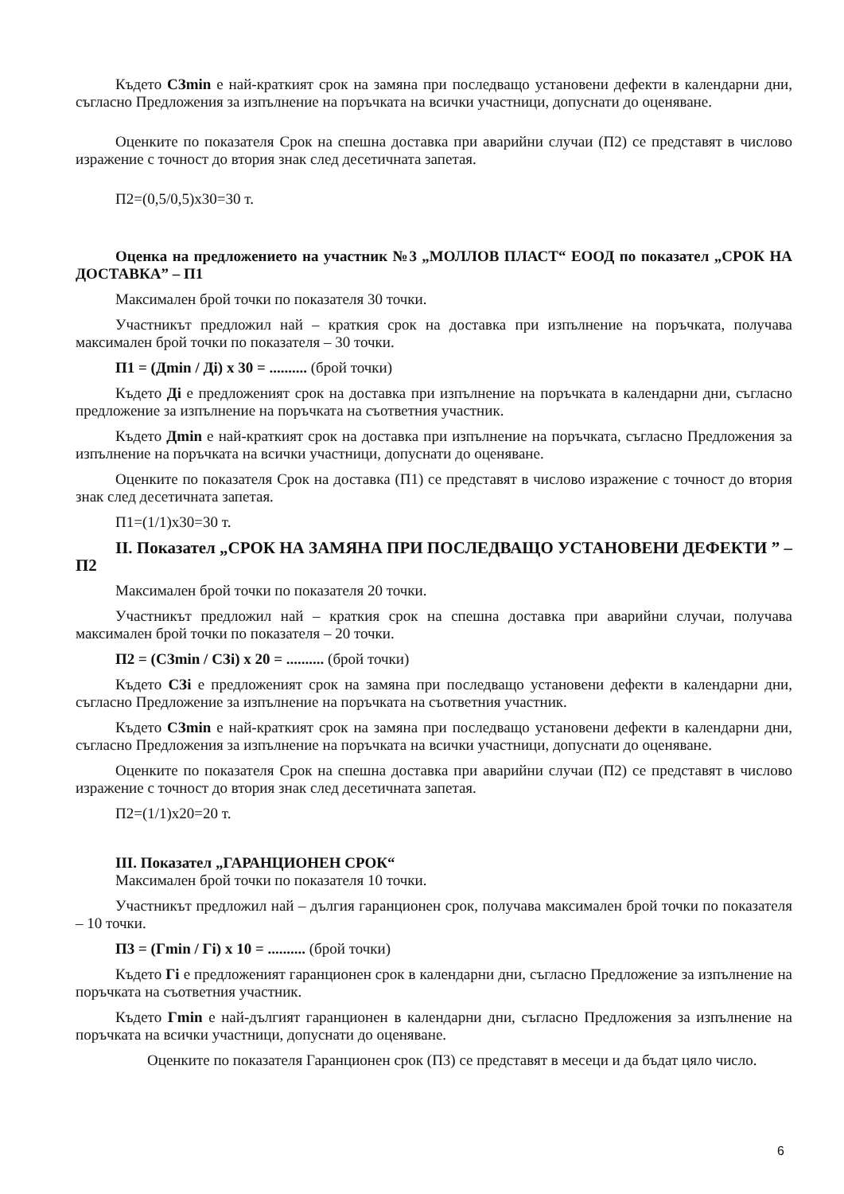Където СЗmin е най-краткият срок на замяна при последващо установени дефекти в календарни дни, съгласно Предложения за изпълнение на поръчката на всички участници, допуснати до оценяване.
Оценките по показателя Срок на спешна доставка при аварийни случаи (П2) се представят в числово изражение с точност до втория знак след десетичната запетая.
П2=(0,5/0,5)х30=30 т.
Оценка на предложението на участник №3 „МОЛЛОВ ПЛАСТ“ ЕООД по показател „СРОК НА ДОСТАВКА” – П1
Максимален брой точки по показателя 30 точки.
Участникът предложил най – краткия срок на доставка при изпълнение на поръчката, получава максимален брой точки по показателя – 30 точки.
П1 = (Дmin / Дi) х 30 = .......... (брой точки)
Където Дi е предложеният срок на доставка при изпълнение на поръчката в календарни дни, съгласно предложение за изпълнение на поръчката на съответния участник.
Където Дmin е най-краткият срок на доставка при изпълнение на поръчката, съгласно Предложения за изпълнение на поръчката на всички участници, допуснати до оценяване.
Оценките по показателя Срок на доставка (П1) се представят в числово изражение с точност до втория знак след десетичната запетая.
П1=(1/1)х30=30 т.
II. Показател „СРОК НА ЗАМЯНА ПРИ ПОСЛЕДВАЩО УСТАНОВЕНИ ДЕФЕКТИ ” – П2
Максимален брой точки по показателя 20 точки.
Участникът предложил най – краткия срок на спешна доставка при аварийни случаи, получава максимален брой точки по показателя – 20 точки.
П2 = (СЗmin / СЗi) х 20 = .......... (брой точки)
Където СЗi е предложеният срок на замяна при последващо установени дефекти в календарни дни, съгласно Предложение за изпълнение на поръчката на съответния участник.
Където СЗmin е най-краткият срок на замяна при последващо установени дефекти в календарни дни, съгласно Предложения за изпълнение на поръчката на всички участници, допуснати до оценяване.
Оценките по показателя Срок на спешна доставка при аварийни случаи (П2) се представят в числово изражение с точност до втория знак след десетичната запетая.
П2=(1/1)х20=20 т.
III. Показател „ГАРАНЦИОНЕН СРОК“
Максимален брой точки по показателя 10 точки.
Участникът предложил най – дългия гаранционен срок, получава максимален брой точки по показателя – 10 точки.
П3 = (Гmin / Гi) х 10 = .......... (брой точки)
Където Гi е предложеният гаранционен срок в календарни дни, съгласно Предложение за изпълнение на поръчката на съответния участник.
Където Гmin е най-дългият гаранционен в календарни дни, съгласно Предложения за изпълнение на поръчката на всички участници, допуснати до оценяване.
Оценките по показателя Гаранционен срок (П3) се представят в месеци и да бъдат цяло число.
6